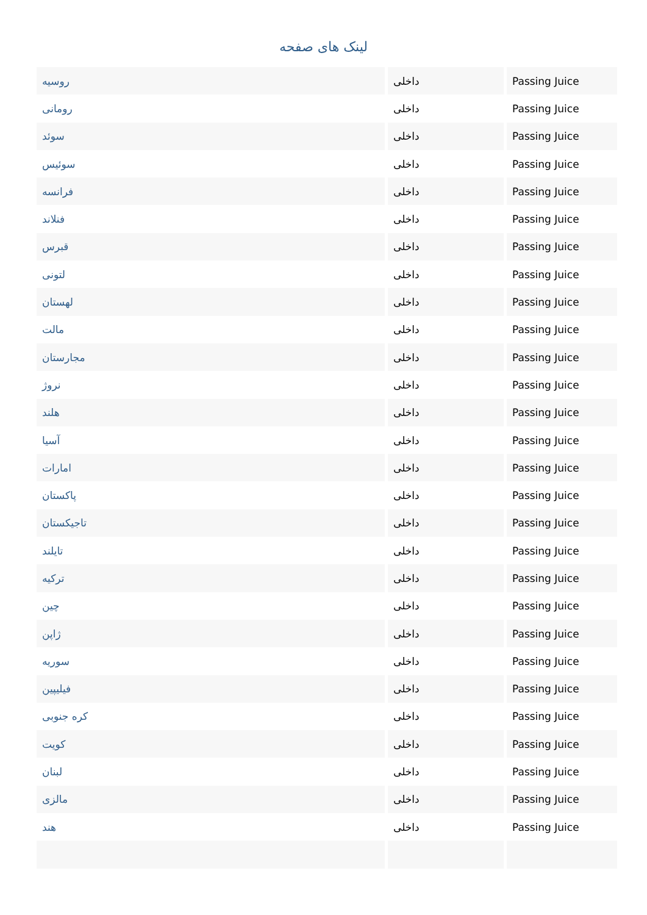لینک های صفحه
| روسیه | داخلی | Passing Juice |
| رومانی | داخلی | Passing Juice |
| سوئد | داخلی | Passing Juice |
| سوئیس | داخلی | Passing Juice |
| فرانسه | داخلی | Passing Juice |
| فنلاند | داخلی | Passing Juice |
| قبرس | داخلی | Passing Juice |
| لتونی | داخلی | Passing Juice |
| لهستان | داخلی | Passing Juice |
| مالت | داخلی | Passing Juice |
| مجارستان | داخلی | Passing Juice |
| نروژ | داخلی | Passing Juice |
| هلند | داخلی | Passing Juice |
| آسیا | داخلی | Passing Juice |
| امارات | داخلی | Passing Juice |
| پاکستان | داخلی | Passing Juice |
| تاجیکستان | داخلی | Passing Juice |
| تایلند | داخلی | Passing Juice |
| ترکیه | داخلی | Passing Juice |
| چین | داخلی | Passing Juice |
| ژاپن | داخلی | Passing Juice |
| سوریه | داخلی | Passing Juice |
| فیلیپین | داخلی | Passing Juice |
| کره جنوبی | داخلی | Passing Juice |
| کویت | داخلی | Passing Juice |
| لبنان | داخلی | Passing Juice |
| مالزی | داخلی | Passing Juice |
| هند | داخلی | Passing Juice |